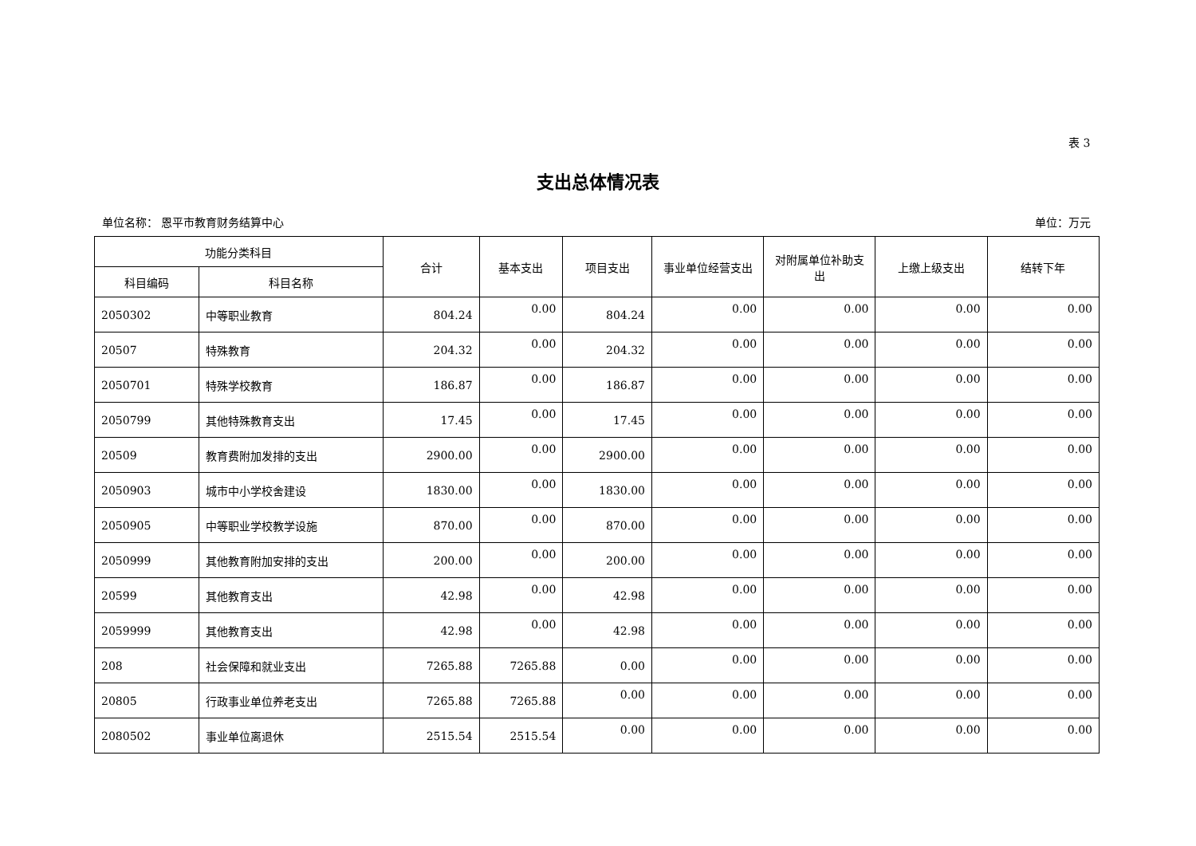表 3
支出总体情况表
单位名称： 恩平市教育财务结算中心 单位：万元
| 功能分类科目 | | 合计 | 基本支出 | 项目支出 | 事业单位经营支出 | 对附属单位补助支出 | 上缴上级支出 | 结转下年 |
| --- | --- | --- | --- | --- | --- | --- | --- | --- |
| 科目编码 | 科目名称 | | | | | | | |
| 2050302 | 中等职业教育 | 804.24 | 0.00 | 804.24 | 0.00 | 0.00 | 0.00 | 0.00 |
| 20507 | 特殊教育 | 204.32 | 0.00 | 204.32 | 0.00 | 0.00 | 0.00 | 0.00 |
| 2050701 | 特殊学校教育 | 186.87 | 0.00 | 186.87 | 0.00 | 0.00 | 0.00 | 0.00 |
| 2050799 | 其他特殊教育支出 | 17.45 | 0.00 | 17.45 | 0.00 | 0.00 | 0.00 | 0.00 |
| 20509 | 教育费附加发排的支出 | 2900.00 | 0.00 | 2900.00 | 0.00 | 0.00 | 0.00 | 0.00 |
| 2050903 | 城市中小学校舍建设 | 1830.00 | 0.00 | 1830.00 | 0.00 | 0.00 | 0.00 | 0.00 |
| 2050905 | 中等职业学校教学设施 | 870.00 | 0.00 | 870.00 | 0.00 | 0.00 | 0.00 | 0.00 |
| 2050999 | 其他教育附加安排的支出 | 200.00 | 0.00 | 200.00 | 0.00 | 0.00 | 0.00 | 0.00 |
| 20599 | 其他教育支出 | 42.98 | 0.00 | 42.98 | 0.00 | 0.00 | 0.00 | 0.00 |
| 2059999 | 其他教育支出 | 42.98 | 0.00 | 42.98 | 0.00 | 0.00 | 0.00 | 0.00 |
| 208 | 社会保障和就业支出 | 7265.88 | 7265.88 | 0.00 | 0.00 | 0.00 | 0.00 | 0.00 |
| 20805 | 行政事业单位养老支出 | 7265.88 | 7265.88 | 0.00 | 0.00 | 0.00 | 0.00 | 0.00 |
| 2080502 | 事业单位离退休 | 2515.54 | 2515.54 | 0.00 | 0.00 | 0.00 | 0.00 | 0.00 |